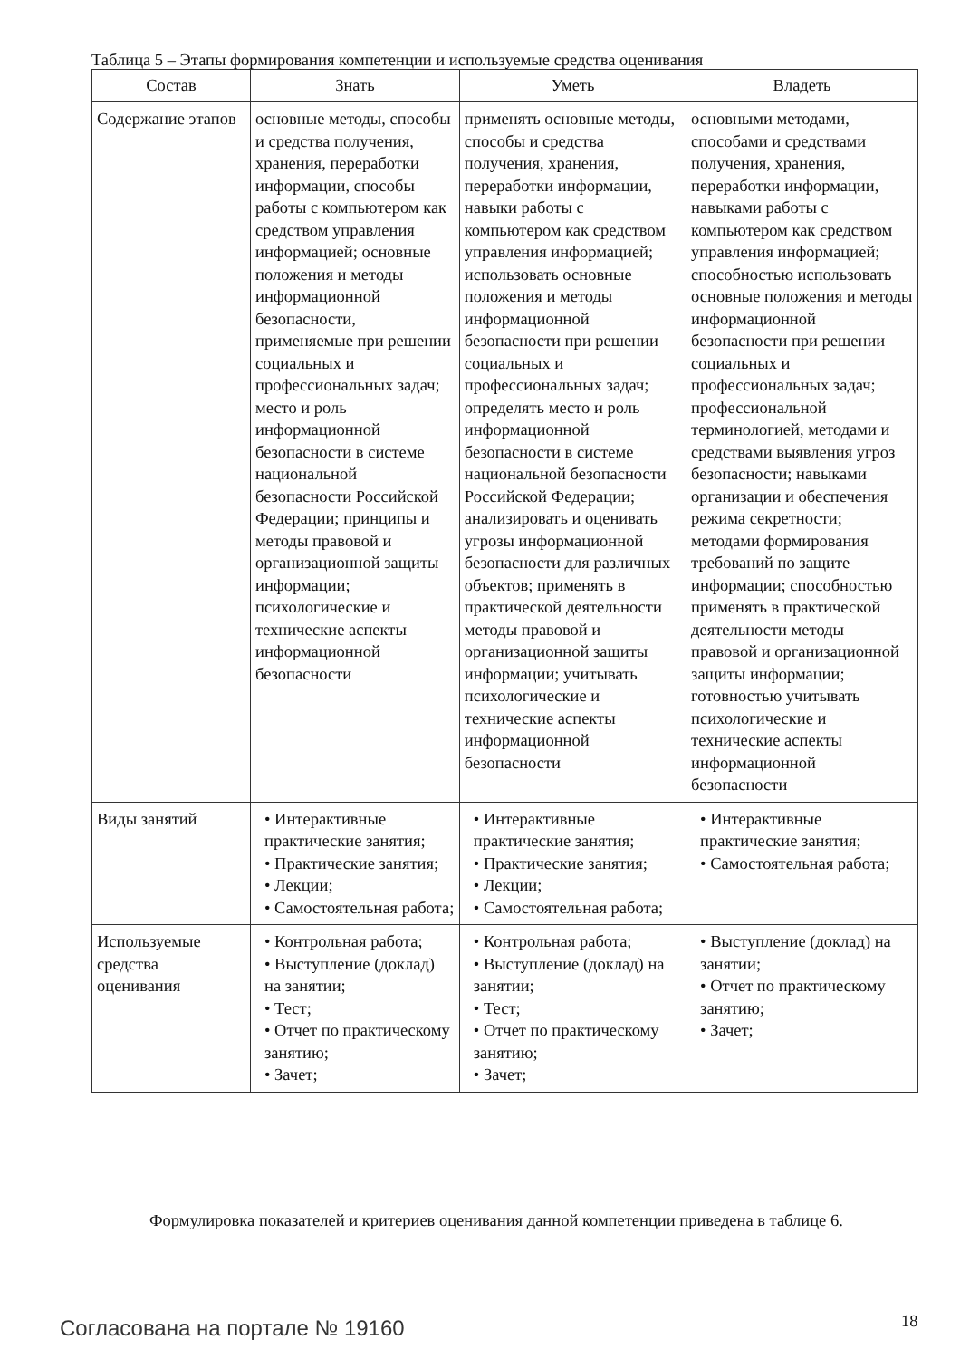Таблица 5 – Этапы формирования компетенции и используемые средства оценивания
| Состав | Знать | Уметь | Владеть |
| --- | --- | --- | --- |
| Содержание эта­пов | основные методы, способы и средства получения, хранения, переработки информации, способы работы с компьютером как средством управления информацией; основные положения и методы информационной безопасности, применяемые при решении социальных и профессиональных задач; место и роль информационной безопасности в системе национальной безопасности Российской Федерации; принципы и методы правовой и организационной защиты информации; психологические и технические аспекты информационной безопасности | применять основные методы, способы и средства получения, хранения, переработки информации, навыки работы с компьютером как средством управления информацией; использовать основные положения и методы информационной безопасности при решении социальных и профессиональных задач; определять место и роль информационной безопасности в системе национальной безопасности Российской Федерации; анализировать и оценивать угрозы информационной безопасности для различных объектов; применять в практической деятельности методы правовой и организационной защиты информации; учитывать психологические и технические аспекты информационной безопасности | основными методами, способами и средствами получения, хранения, переработки информации, навыками работы с компьютером как средством управления информацией; способностью использовать основные положения и методы информационной безопасности при решении социальных и профессиональных задач; профессиональной терминологией, методами и средствами выявления угроз безопасности; навыками организации и обеспечения режима секретности; методами формирования требований по защите информации; способностью применять в практической деятельности методы правовой и организационной защиты информации; готовностью учитывать психологические и технические аспекты информационной безопасности |
| Виды занятий | • Интерактивные практические занятия; • Практические занятия; • Лекции; • Самостоятельная работа; | • Интерактивные практические занятия; • Практические занятия; • Лекции; • Самостоятельная работа; | • Интерактивные практические занятия; • Самостоятельная работа; |
| Используемые средства оценивания | • Контрольная работа; • Выступление (доклад) на занятии; • Тест; • Отчет по практическому занятию; • Зачет; | • Контрольная работа; • Выступление (доклад) на занятии; • Тест; • Отчет по практическому занятию; • Зачет; | • Выступление (доклад) на занятии; • Отчет по практическому занятию; • Зачет; |
Формулировка показателей и критериев оценивания данной компетенции приведена в таблице 6.
Согласована на портале № 19160 18